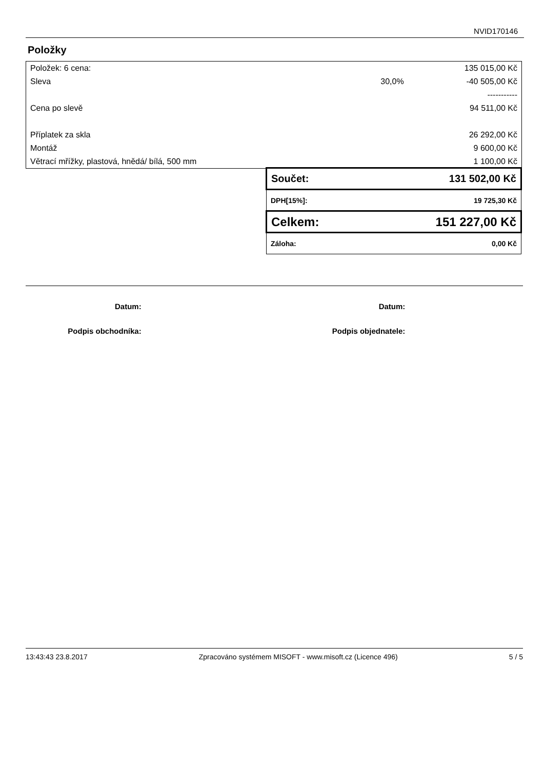NVID170146
Položky
| Položek: 6 cena: | | 135 015,00 Kč |
| Sleva | 30,0% | -40 505,00 Kč |
| | | ----------- |
| Cena po slevě | | 94 511,00 Kč |
| Příplatek za skla | | 26 292,00 Kč |
| Montáž | | 9 600,00 Kč |
| Větrací mřížky, plastová, hnědá/ bílá, 500 mm | | 1 100,00 Kč |
| Součet: | 131 502,00 Kč |
| DPH[15%]: | 19 725,30 Kč |
| Celkem: | 151 227,00 Kč |
| Záloha: | 0,00 Kč |
| Datum: | | Datum: | |
| Podpis obchodníka: | | Podpis objednatele: | |
13:43:43 23.8.2017 Zpracováno systémem MISOFT - www.misoft.cz (Licence 496) 5 / 5